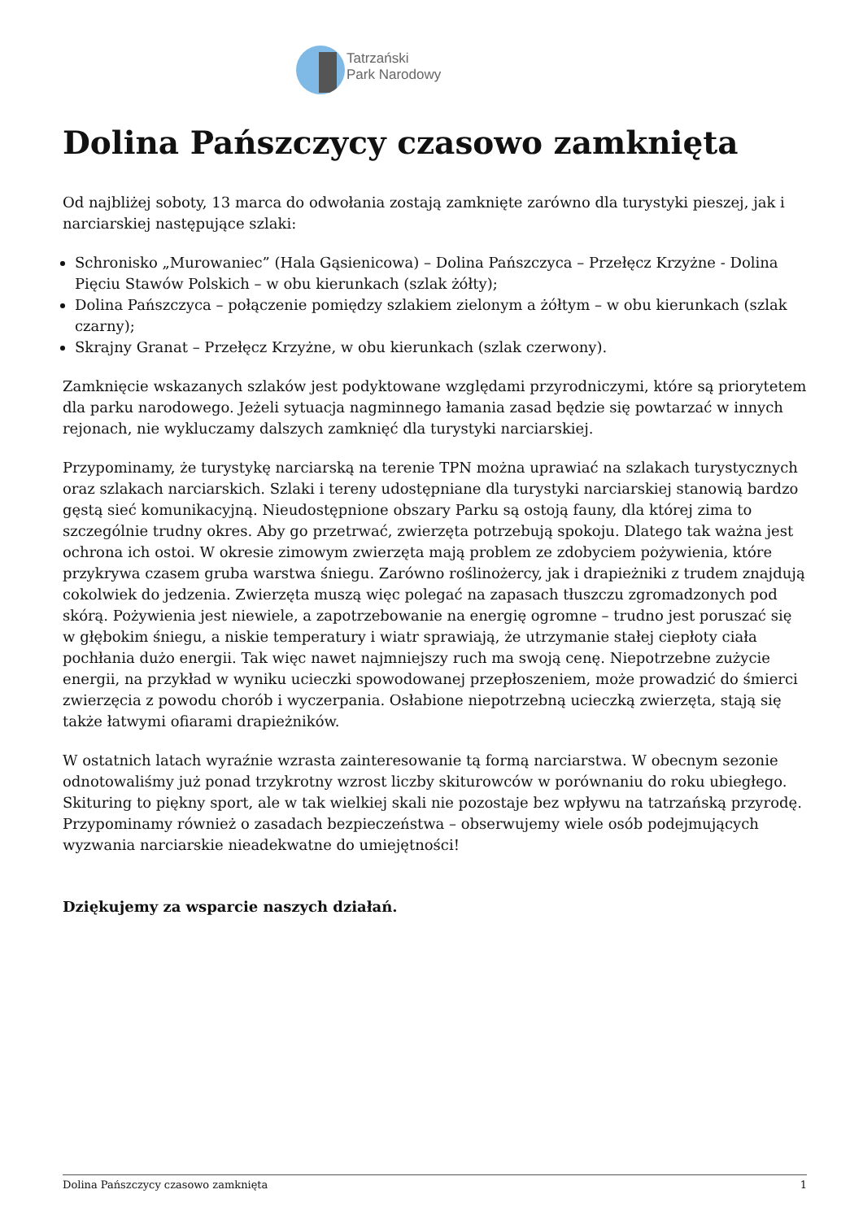Tatrzański
Park Narodowy
Dolina Pańszczycy czasowo zamknięta
Od najbliżej soboty, 13 marca do odwołania zostają zamknięte zarówno dla turystyki pieszej, jak i narciarskiej następujące szlaki:
Schronisko „Murowaniec” (Hala Gąsienicowa) – Dolina Pańszczyca – Przełęcz Krzyżne - Dolina Pięciu Stawów Polskich – w obu kierunkach (szlak żółty);
Dolina Pańszczyca – połączenie pomiędzy szlakiem zielonym a żółtym – w obu kierunkach (szlak czarny);
Skrajny Granat – Przełęcz Krzyżne, w obu kierunkach (szlak czerwony).
Zamknięcie wskazanych szlaków jest podyktowane względami przyrodniczymi, które są priorytetem dla parku narodowego. Jeżeli sytuacja nagminnego łamania zasad będzie się powtarzać w innych rejonach, nie wykluczamy dalszych zamknięć dla turystyki narciarskiej.
Przypominamy, że turystykę narciarską na terenie TPN można uprawiać na szlakach turystycznych oraz szlakach narciarskich. Szlaki i tereny udostępniane dla turystyki narciarskiej stanowią bardzo gęstą sieć komunikacyjną. Nieudostępnione obszary Parku są ostoją fauny, dla której zima to szczególnie trudny okres. Aby go przetrwać, zwierzęta potrzebują spokoju. Dlatego tak ważna jest ochrona ich ostoi. W okresie zimowym zwierzęta mają problem ze zdobyciem pożywienia, które przykrywa czasem gruba warstwa śniegu. Zarówno roślinożercy, jak i drapieżniki z trudem znajdują cokolwiek do jedzenia. Zwierzęta muszą więc polegać na zapasach tłuszczu zgromadzonych pod skórą. Pożywienia jest niewiele, a zapotrzebowanie na energię ogromne – trudno jest poruszać się w głębokim śniegu, a niskie temperatury i wiatr sprawiają, że utrzymanie stałej ciepłoty ciała pochłania dużo energii. Tak więc nawet najmniejszy ruch ma swoją cenę. Niepotrzebne zużycie energii, na przykład w wyniku ucieczki spowodowanej przepłoszeniem, może prowadzić do śmierci zwierzęcia z powodu chorób i wyczerpania. Osłabione niepotrzebną ucieczką zwierzęta, stają się także łatwymi ofiarami drapieżników.
W ostatnich latach wyraźnie wzrasta zainteresowanie tą formą narciarstwa. W obecnym sezonie odnotowaliśmy już ponad trzykrotny wzrost liczby skiturowców w porównaniu do roku ubiegłego. Skituring to piękny sport, ale w tak wielkiej skali nie pozostaje bez wpływu na tatrzańską przyrodę. Przypominamy również o zasadach bezpieczeństwa – obserwujemy wiele osób podejmujących wyzwania narciarskie nieadekwatne do umiejętności!
Dziękujemy za wsparcie naszych działań.
Dolina Pańszczycy czasowo zamknięta 1